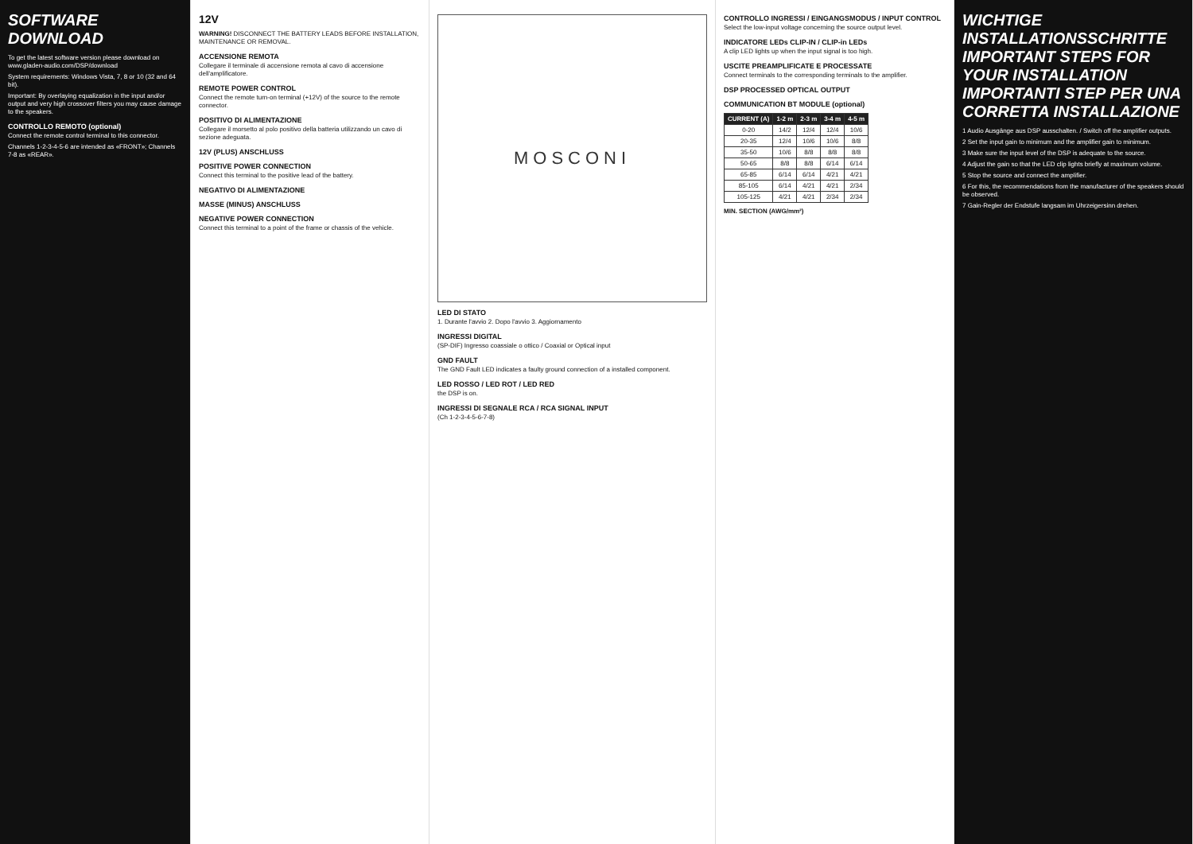SOFTWARE DOWNLOAD
To get the latest software version please download on www.gladen-audio.com/DSP/download
System requirements: Windows Vista, 7, 8 or 10 (32 and 64 bit).
Important: By overlaying equalization in the input and/or output and very high crossover filters you may cause damage to the speakers.
CONTROLLO REMOTO (optional)
Connect the remote control terminal to this connector.
Channels 1-2-3-4-5-6 are intended as «FRONT»; Channels 7-8 as «REAR».
12V
WARNING! DISCONNECT THE BATTERY LEADS BEFORE INSTALLATION, MAINTENANCE OR REMOVAL.
ACCENSIONE REMOTA
Collegare il terminale di accensione remota al cavo di accensione dell'amplificatore.
REMOTE POWER CONTROL
Connect the remote turn-on terminal (+12V) of the source to the remote connector.
POSITIVO DI ALIMENTAZIONE
Collegare il morsetto al polo positivo della batteria utilizzando un cavo di sezione adeguata.
12V (PLUS) ANSCHLUSS
POSITIVE POWER CONNECTION
Connect this terminal to the positive lead of the battery.
NEGATIVO DI ALIMENTAZIONE
MASSE (MINUS) ANSCHLUSS
NEGATIVE POWER CONNECTION
Connect this terminal to a point of the frame or chassis of the vehicle.
MOSCONI
LED DI STATO
1. Durante l'avvio 2. Dopo l'avvio 3. Aggiornamento
INGRESSI DIGITAL
(SP-DIF) Ingresso coassiale o ottico / Coaxial or Optical input
GND FAULT
The GND Fault LED indicates a faulty ground connection of a installed component.
LED ROSSO / LED ROT / LED RED
the DSP is on.
INGRESSI DI SEGNALE RCA / RCA SIGNAL INPUT
(Ch 1-2-3-4-5-6-7-8)
CONTROLLO INGRESSI / EINGANGSMODUS / INPUT CONTROL
Select the low-input voltage concerning the source output level.
INDICATORE LEDs CLIP-IN / CLIP-in LEDs
A clip LED lights up when the input signal is too high.
USCITE PREAMPLIFICATE E PROCESSATE
Connect terminals to the corresponding terminals to the amplifier.
DSP PROCESSED OPTICAL OUTPUT
COMMUNICATION BT MODULE (optional)
| CURRENT (A) | 1-2 m | 2-3 m | 3-4 m | 4-5 m |
| --- | --- | --- | --- | --- |
| 0-20 | 14/2 | 12/4 | 12/4 | 10/6 |
| 20-35 | 12/4 | 10/6 | 10/6 | 8/8 |
| 35-50 | 10/6 | 8/8 | 8/8 | 8/8 |
| 50-65 | 8/8 | 8/8 | 6/14 | 6/14 |
| 65-85 | 6/14 | 6/14 | 4/21 | 4/21 |
| 85-105 | 6/14 | 4/21 | 4/21 | 2/34 |
| 105-125 | 4/21 | 4/21 | 2/34 | 2/34 |
MIN. SECTION (AWG/mm²)
WICHTIGE INSTALLATIONSSCHRITTE
IMPORTANT STEPS FOR YOUR INSTALLATION
IMPORTANTI STEP PER UNA CORRETTA INSTALLAZIONE
1 Audio Ausgänge aus DSP ausschalten. / Switch off the amplifier outputs.
2 Set the input gain to minimum and the amplifier gain to minimum.
3 Make sure the input level of the DSP is adequate to the source.
4 Adjust the gain so that the LED clip lights briefly at maximum volume.
5 Stop the source and connect the amplifier.
6 For this, the recommendations from the manufacturer of the speakers should be observed.
7 Gain-Regler der Endstufe langsam im Uhrzeigersinn drehen.